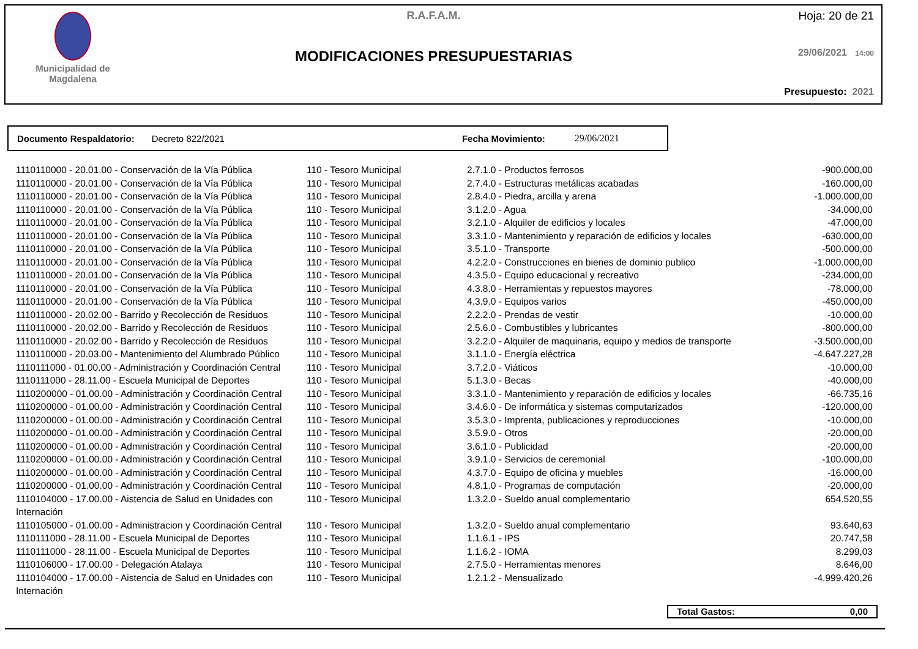Municipalidad de
Magdalena
R.A.F.A.M.
MODIFICACIONES PRESUPUESTARIAS
Hoja: 20 de 21
29/06/2021 14:00
Presupuesto: 2021
Documento Respaldatorio: Decreto 822/2021 Fecha Movimiento: 29/06/2021
| 1110110000 - 20.01.00 - Conservación de la Vía Pública | 110 - Tesoro Municipal | 2.7.1.0 - Productos ferrosos | -900.000,00 |
| 1110110000 - 20.01.00 - Conservación de la Vía Pública | 110 - Tesoro Municipal | 2.7.4.0 - Estructuras metálicas acabadas | -160.000,00 |
| 1110110000 - 20.01.00 - Conservación de la Vía Pública | 110 - Tesoro Municipal | 2.8.4.0 - Piedra, arcilla y arena | -1.000.000,00 |
| 1110110000 - 20.01.00 - Conservación de la Vía Pública | 110 - Tesoro Municipal | 3.1.2.0 - Agua | -34.000,00 |
| 1110110000 - 20.01.00 - Conservación de la Vía Pública | 110 - Tesoro Municipal | 3.2.1.0 - Alquiler de edificios y locales | -47.000,00 |
| 1110110000 - 20.01.00 - Conservación de la Vía Pública | 110 - Tesoro Municipal | 3.3.1.0 - Mantenimiento y reparación de edificios y locales | -630.000,00 |
| 1110110000 - 20.01.00 - Conservación de la Vía Pública | 110 - Tesoro Municipal | 3.5.1.0 - Transporte | -500.000,00 |
| 1110110000 - 20.01.00 - Conservación de la Vía Pública | 110 - Tesoro Municipal | 4.2.2.0 - Construcciones en bienes de dominio publico | -1.000.000,00 |
| 1110110000 - 20.01.00 - Conservación de la Vía Pública | 110 - Tesoro Municipal | 4.3.5.0 - Equipo educacional y recreativo | -234.000,00 |
| 1110110000 - 20.01.00 - Conservación de la Vía Pública | 110 - Tesoro Municipal | 4.3.8.0 - Herramientas y repuestos mayores | -78.000,00 |
| 1110110000 - 20.01.00 - Conservación de la Vía Pública | 110 - Tesoro Municipal | 4.3.9.0 - Equipos varios | -450.000,00 |
| 1110110000 - 20.02.00 - Barrido y Recolección de Residuos | 110 - Tesoro Municipal | 2.2.2.0 - Prendas de vestir | -10.000,00 |
| 1110110000 - 20.02.00 - Barrido y Recolección de Residuos | 110 - Tesoro Municipal | 2.5.6.0 - Combustibles y lubricantes | -800.000,00 |
| 1110110000 - 20.02.00 - Barrido y Recolección de Residuos | 110 - Tesoro Municipal | 3.2.2.0 - Alquiler de maquinaria, equipo y medios de transporte | -3.500.000,00 |
| 1110110000 - 20.03.00 - Mantenimiento del Alumbrado Público | 110 - Tesoro Municipal | 3.1.1.0 - Energía eléctrica | -4.647.227,28 |
| 1110111000 - 01.00.00 - Administración y Coordinación Central | 110 - Tesoro Municipal | 3.7.2.0 - Viáticos | -10.000,00 |
| 1110111000 - 28.11.00 - Escuela Municipal de Deportes | 110 - Tesoro Municipal | 5.1.3.0 - Becas | -40.000,00 |
| 1110200000 - 01.00.00 - Administración y Coordinación Central | 110 - Tesoro Municipal | 3.3.1.0 - Mantenimiento y reparación de edificios y locales | -66.735,16 |
| 1110200000 - 01.00.00 - Administración y Coordinación Central | 110 - Tesoro Municipal | 3.4.6.0 - De informática y sistemas computarizados | -120.000,00 |
| 1110200000 - 01.00.00 - Administración y Coordinación Central | 110 - Tesoro Municipal | 3.5.3.0 - Imprenta, publicaciones y reproducciones | -10.000,00 |
| 1110200000 - 01.00.00 - Administración y Coordinación Central | 110 - Tesoro Municipal | 3.5.9.0 - Otros | -20.000,00 |
| 1110200000 - 01.00.00 - Administración y Coordinación Central | 110 - Tesoro Municipal | 3.6.1.0 - Publicidad | -20.000,00 |
| 1110200000 - 01.00.00 - Administración y Coordinación Central | 110 - Tesoro Municipal | 3.9.1.0 - Servicios de ceremonial | -100.000,00 |
| 1110200000 - 01.00.00 - Administración y Coordinación Central | 110 - Tesoro Municipal | 4.3.7.0 - Equipo de oficina y muebles | -16.000,00 |
| 1110200000 - 01.00.00 - Administración y Coordinación Central | 110 - Tesoro Municipal | 4.8.1.0 - Programas de computación | -20.000,00 |
| 1110104000 - 17.00.00 - Aistencia de Salud en Unidades con Internación | 110 - Tesoro Municipal | 1.3.2.0 - Sueldo anual complementario | 654.520,55 |
| 1110105000 - 01.00.00 - Administracion y Coordinación Central | 110 - Tesoro Municipal | 1.3.2.0 - Sueldo anual complementario | 93.640,63 |
| 1110111000 - 28.11.00 - Escuela Municipal de Deportes | 110 - Tesoro Municipal | 1.1.6.1 - IPS | 20.747,58 |
| 1110111000 - 28.11.00 - Escuela Municipal de Deportes | 110 - Tesoro Municipal | 1.1.6.2 - IOMA | 8.299,03 |
| 1110106000 - 17.00.00 - Delegación Atalaya | 110 - Tesoro Municipal | 2.7.5.0 - Herramientas menores | 8.646,00 |
| 1110104000 - 17.00.00 - Aistencia de Salud en Unidades con Internación | 110 - Tesoro Municipal | 1.2.1.2 - Mensualizado | -4.999.420,26 |
Total Gastos: 0,00